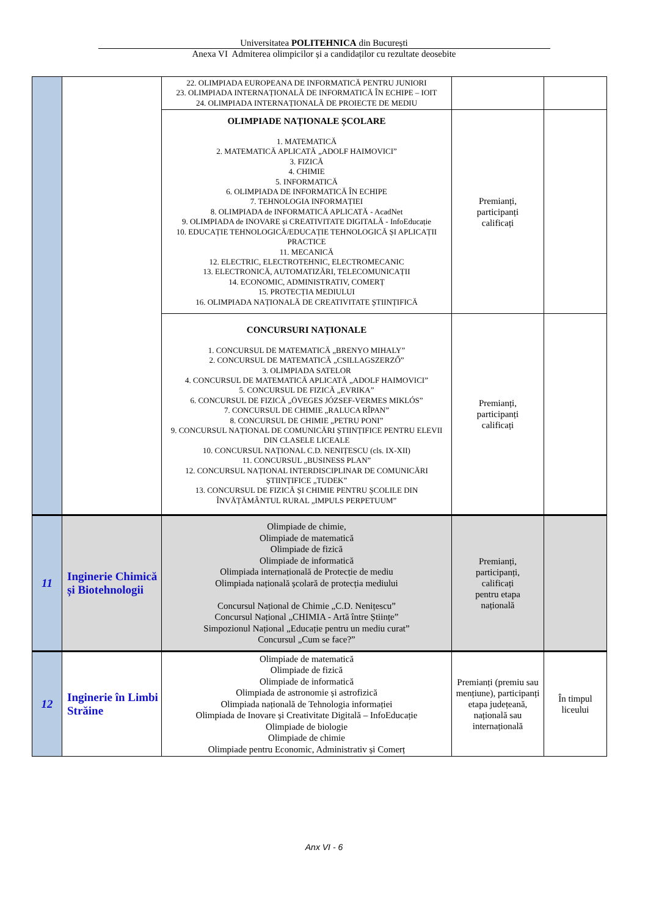Universitatea POLITEHNICA din București
Anexa VI Admiterea olimpicilor și a candidaților cu rezultate deosebite
| | | 22. OLIMPIADA EUROPEANA DE INFORMATICĂ PENTRU JUNIORI 23. OLIMPIADA INTERNAȚIONALĂ DE INFORMATICĂ ÎN ECHIPE – IOIT 24. OLIMPIADA INTERNAȚIONALĂ DE PROIECTE DE MEDIU | | |
| | | OLIMPIADE NAȚIONALE ȘCOLARE 1. MATEMATICĂ 2. MATEMATICĂ APLICATĂ „ADOLF HAIMOVICI” 3. FIZICĂ 4. CHIMIE 5. INFORMATICĂ 6. OLIMPIADA DE INFORMATICĂ ÎN ECHIPE 7. TEHNOLOGIA INFORMAȚIEI 8. OLIMPIADA de INFORMATICĂ APLICATĂ - AcadNet 9. OLIMPIADA de INOVARE și CREATIVITATE DIGITALĂ - InfoEducație 10. EDUCAȚIE TEHNOLOGICĂ/EDUCAȚIE TEHNOLOGICĂ ȘI APLICAȚII PRACTICE 11. MECANICĂ 12. ELECTRIC, ELECTROTEHNIC, ELECTROMECANIC 13. ELECTRONICĂ, AUTOMATIZĂRI, TELECOMUNICAȚII 14. ECONOMIC, ADMINISTRATIV, COMERȚ 15. PROTECȚIA MEDIULUI 16. OLIMPIADA NAȚIONALĂ DE CREATIVITATE ȘTIINȚIFICĂ | Premianți, participanți calificați | |
| | | CONCURSURI NAȚIONALE 1. CONCURSUL DE MATEMATICĂ „BRENYO MIHALY” 2. CONCURSUL DE MATEMATICĂ „CSILLAGSZERZŐ” 3. OLIMPIADA SATELOR 4. CONCURSUL DE MATEMATICĂ APLICATĂ „ADOLF HAIMOVICI” 5. CONCURSUL DE FIZICĂ „EVRIKA” 6. CONCURSUL DE FIZICĂ „ÖVEGES JÓZSEF-VERMES MIKLÓS” 7. CONCURSUL DE CHIMIE „RALUCA RÎPAN” 8. CONCURSUL DE CHIMIE „PETRU PONI” 9. CONCURSUL NAȚIONAL DE COMUNICĂRI ȘTIINȚIFICE PENTRU ELEVII DIN CLASELE LICEALE 10. CONCURSUL NAȚIONAL C.D. NENIȚESCU (cls. IX-XII) 11. CONCURSUL „BUSINESS PLAN” 12. CONCURSUL NAȚIONAL INTERDISCIPLINAR DE COMUNICĂRI ȘTIINȚIFICE „TUDEK” 13. CONCURSUL DE FIZICĂ ȘI CHIMIE PENTRU ȘCOLILE DIN ÎNVĂȚĂMÂNTUL RURAL „IMPULS PERPETUUM” | Premianți, participanți calificați | |
| 11 | Inginerie Chimică și Biotehnologii | Olimpiade de chimie, Olimpiade de matematică Olimpiade de fizică Olimpiade de informatică Olimpiada internațională de Protecție de mediu Olimpiada națională școlară de protecția mediului Concursul Național de Chimie „C.D. Nenițescu” Concursul Național „CHIMIA - Artă între Științe” Simpozionul Național „Educație pentru un mediu curat” Concursul „Cum se face?” | Premianți, participanți, calificați pentru etapa națională | |
| 12 | Inginerie în Limbi Străine | Olimpiade de matematică Olimpiade de fizică Olimpiade de informatică Olimpiada de astronomie și astrofizică Olimpiada națională de Tehnologia informației Olimpiada de Inovare și Creativitate Digitală – InfoEducație Olimpiade de biologie Olimpiade de chimie Olimpiade pentru Economic, Administrativ și Comerț | Premianți (premiu sau mențiune), participanți etapa județeană, națională sau internațională | În timpul liceului |
Anx VI - 6